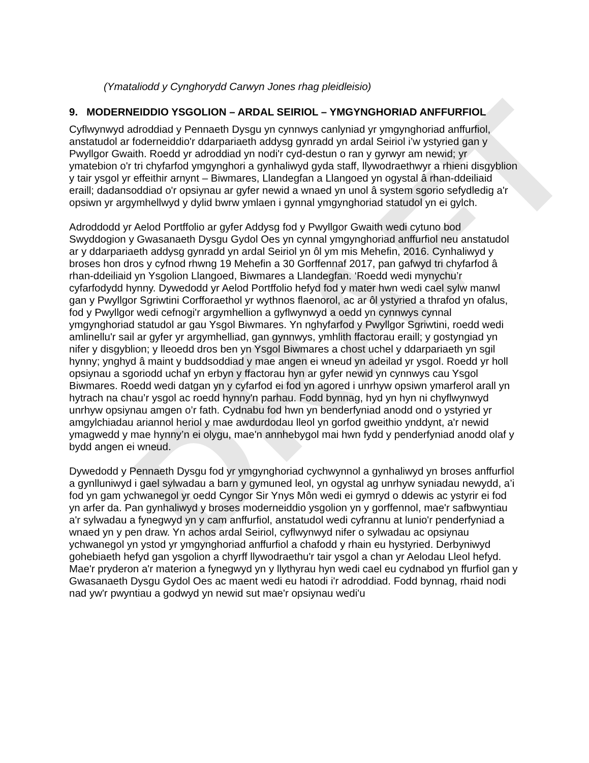DRAFT
(Ymataliodd y Cynghorydd Carwyn Jones rhag pleidleisio)
9. MODERNEIDDIO YSGOLION – ARDAL SEIRIOL – YMGYNGHORIAD ANFFURFIOL
Cyflwynwyd adroddiad y Pennaeth Dysgu yn cynnwys canlyniad yr ymgynghoriad anffurfiol, anstatudol ar foderneiddio'r ddarpariaeth addysg gynradd yn ardal Seiriol i’w ystyried gan y Pwyllgor Gwaith. Roedd yr adroddiad yn nodi'r cyd-destun o ran y gyrwyr am newid; yr ymatebion o'r tri chyfarfod ymgynghori a gynhaliwyd gyda staff, llywodraethwyr a rhieni disgyblion y tair ysgol yr effeithir arnynt – Biwmares, Llandegfan a Llangoed yn ogystal â rhan-ddeiliaid eraill; dadansoddiad o'r opsiynau ar gyfer newid a wnaed yn unol â system sgorio sefydledig a'r opsiwn yr argymhellwyd y dylid bwrw ymlaen i gynnal ymgynghoriad statudol yn ei gylch.
Adroddodd yr Aelod Portffolio ar gyfer Addysg fod y Pwyllgor Gwaith wedi cytuno bod Swyddogion y Gwasanaeth Dysgu Gydol Oes yn cynnal ymgynghoriad anffurfiol neu anstatudol ar y ddarpariaeth addysg gynradd yn ardal Seiriol yn ôl ym mis Mehefin, 2016. Cynhaliwyd y broses hon dros y cyfnod rhwng 19 Mehefin a 30 Gorffennaf 2017, pan gafwyd tri chyfarfod â rhan-ddeiliaid yn Ysgolion Llangoed, Biwmares a Llandegfan. ‘Roedd wedi mynychu’r cyfarfodydd hynny. Dywedodd yr Aelod Portffolio hefyd fod y mater hwn wedi cael sylw manwl gan y Pwyllgor Sgriwtini Corfforaethol yr wythnos flaenorol, ac ar ôl ystyried a thrafod yn ofalus, fod y Pwyllgor wedi cefnogi'r argymhellion a gyflwynwyd a oedd yn cynnwys cynnal ymgynghoriad statudol ar gau Ysgol Biwmares. Yn nghyfarfod y Pwyllgor Sgriwtini, roedd wedi amlinellu'r sail ar gyfer yr argymhelliad, gan gynnwys, ymhlith ffactorau eraill; y gostyngiad yn nifer y disgyblion; y lleoedd dros ben yn Ysgol Biwmares a chost uchel y ddarpariaeth yn sgil hynny; ynghyd â maint y buddsoddiad y mae angen ei wneud yn adeilad yr ysgol. Roedd yr holl opsiynau a sgoriodd uchaf yn erbyn y ffactorau hyn ar gyfer newid yn cynnwys cau Ysgol Biwmares. Roedd wedi datgan yn y cyfarfod ei fod yn agored i unrhyw opsiwn ymarferol arall yn hytrach na chau’r ysgol ac roedd hynny'n parhau. Fodd bynnag, hyd yn hyn ni chyflwynwyd unrhyw opsiynau amgen o’r fath. Cydnabu fod hwn yn benderfyniad anodd ond o ystyried yr amgylchiadau ariannol heriol y mae awdurdodau lleol yn gorfod gweithio ynddynt, a'r newid ymagwedd y mae hynny’n ei olygu, mae'n annhebygol mai hwn fydd y penderfyniad anodd olaf y bydd angen ei wneud.
Dywedodd y Pennaeth Dysgu fod yr ymgynghoriad cychwynnol a gynhaliwyd yn broses anffurfiol a gynlluniwyd i gael sylwadau a barn y gymuned leol, yn ogystal ag unrhyw syniadau newydd, a’i fod yn gam ychwanegol yr oedd Cyngor Sir Ynys Môn wedi ei gymryd o ddewis ac ystyrir ei fod yn arfer da. Pan gynhaliwyd y broses moderneiddio ysgolion yn y gorffennol, mae'r safbwyntiau a'r sylwadau a fynegwyd yn y cam anffurfiol, anstatudol wedi cyfrannu at lunio'r penderfyniad a wnaed yn y pen draw. Yn achos ardal Seiriol, cyflwynwyd nifer o sylwadau ac opsiynau ychwanegol yn ystod yr ymgynghoriad anffurfiol a chafodd y rhain eu hystyried. Derbyniwyd gohebiaeth hefyd gan ysgolion a chyrff llywodraethu'r tair ysgol a chan yr Aelodau Lleol hefyd. Mae'r pryderon a'r materion a fynegwyd yn y llythyrau hyn wedi cael eu cydnabod yn ffurfiol gan y Gwasanaeth Dysgu Gydol Oes ac maent wedi eu hatodi i'r adroddiad. Fodd bynnag, rhaid nodi nad yw'r pwyntiau a godwyd yn newid sut mae'r opsiynau wedi'u